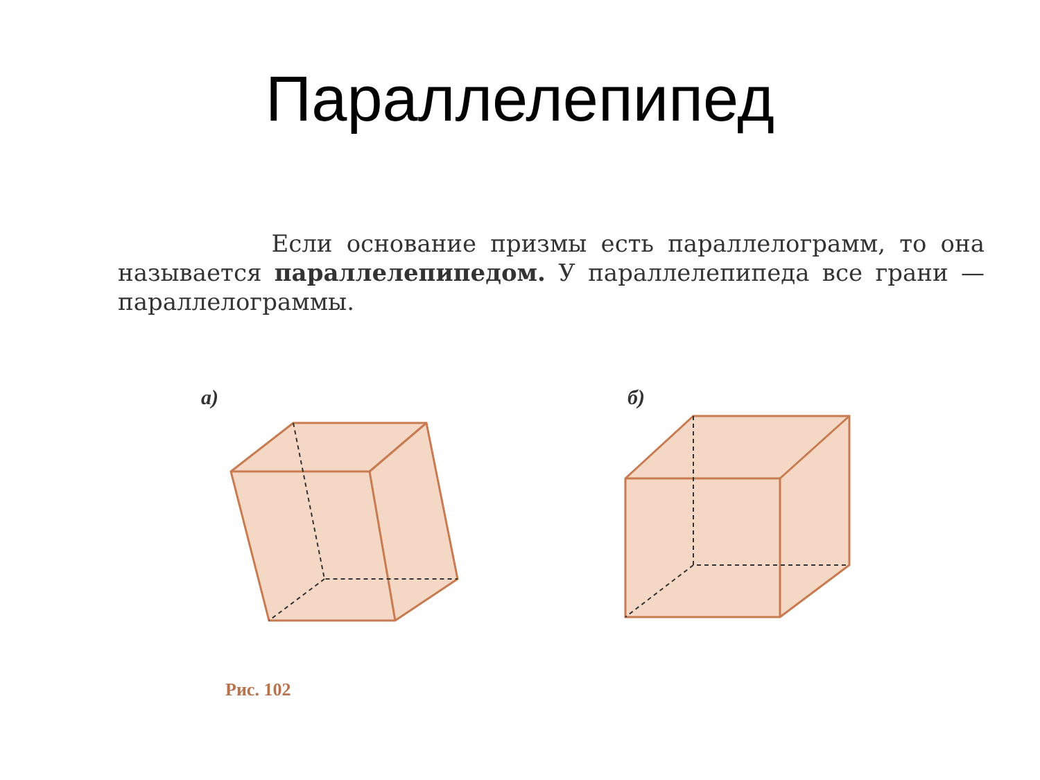Параллелепипед
Если основание призмы есть параллелограмм, то она называется параллелепипедом. У параллелепипеда все грани — параллелограммы.
а) б)
Рис. 102